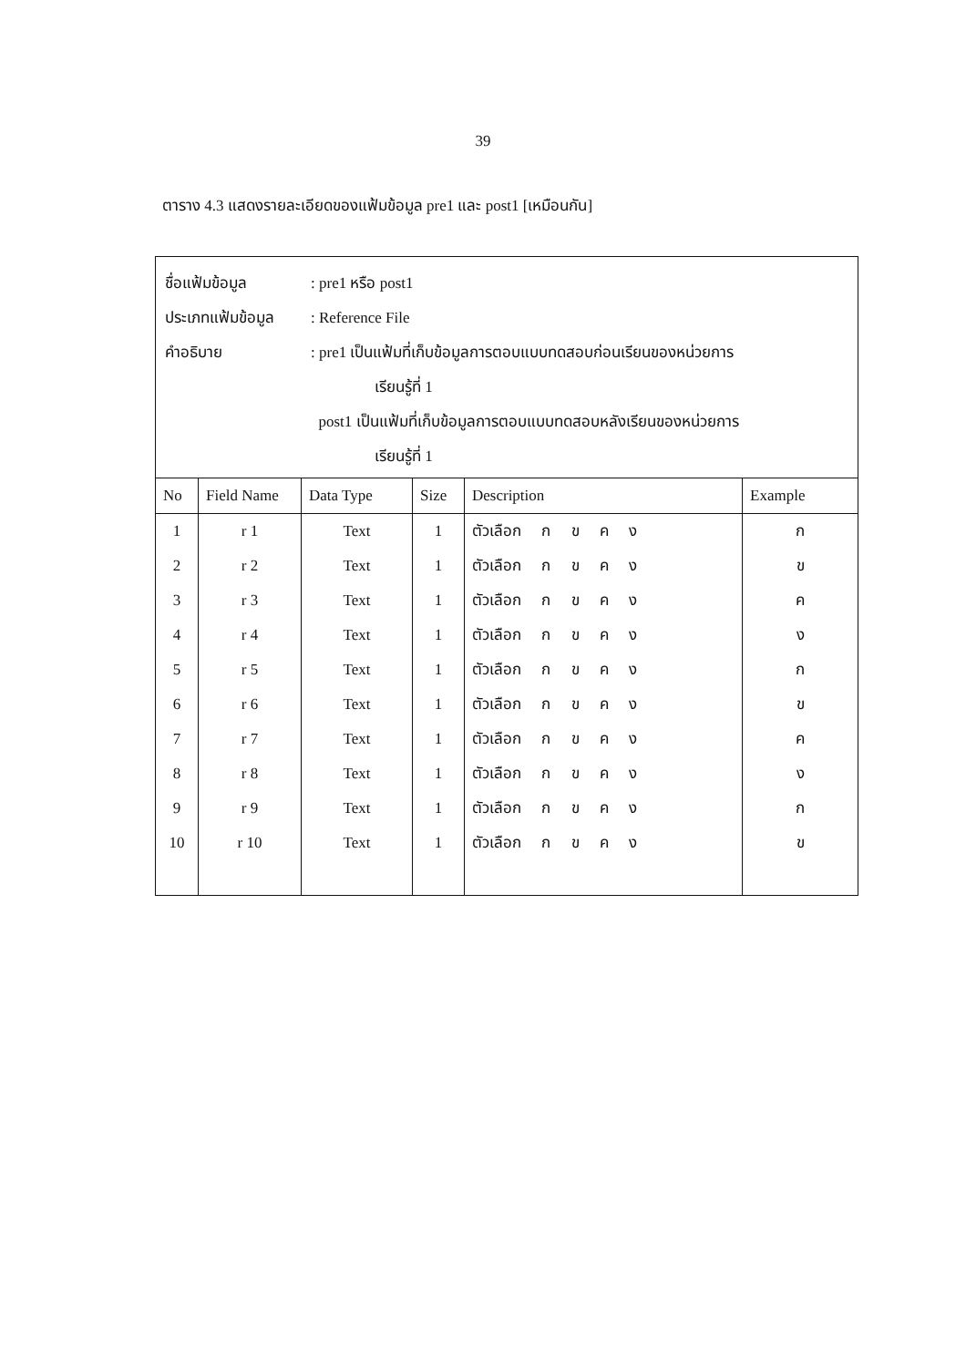39
ตาราง 4.3 แสดงรายละเอียดของแฟ้มข้อมูล pre1 และ post1 [เหมือนกัน]
ชื่อแฟ้มข้อมูล : pre1 หรือ post1
ประเภทแฟ้มข้อมูล
: Reference File
คำอธิบาย : pre1 เป็นแฟ้มที่เก็บข้อมูลการตอบแบบทดสอบก่อนเรียนของหน่วยการ
เรียนรู้ที่ 1
post1 เป็นแฟ้มที่เก็บข้อมูลการตอบแบบทดสอบหลังเรียนของหน่วยการ
เรียนรู้ที่ 1
| No | Field Name | Data Type | Size | Description | Example |
| --- | --- | --- | --- | --- | --- |
| 1 | r 1 | Text | 1 | ตัวเลือก ก ข ค ง | ก |
| 2 | r 2 | Text | 1 | ตัวเลือก ก ข ค ง | ข |
| 3 | r 3 | Text | 1 | ตัวเลือก ก ข ค ง | ค |
| 4 | r 4 | Text | 1 | ตัวเลือก ก ข ค ง | ง |
| 5 | r 5 | Text | 1 | ตัวเลือก ก ข ค ง | ก |
| 6 | r 6 | Text | 1 | ตัวเลือก ก ข ค ง | ข |
| 7 | r 7 | Text | 1 | ตัวเลือก ก ข ค ง | ค |
| 8 | r 8 | Text | 1 | ตัวเลือก ก ข ค ง | ง |
| 9 | r 9 | Text | 1 | ตัวเลือก ก ข ค ง | ก |
| 10 | r 10 | Text | 1 | ตัวเลือก ก ข ค ง | ข |